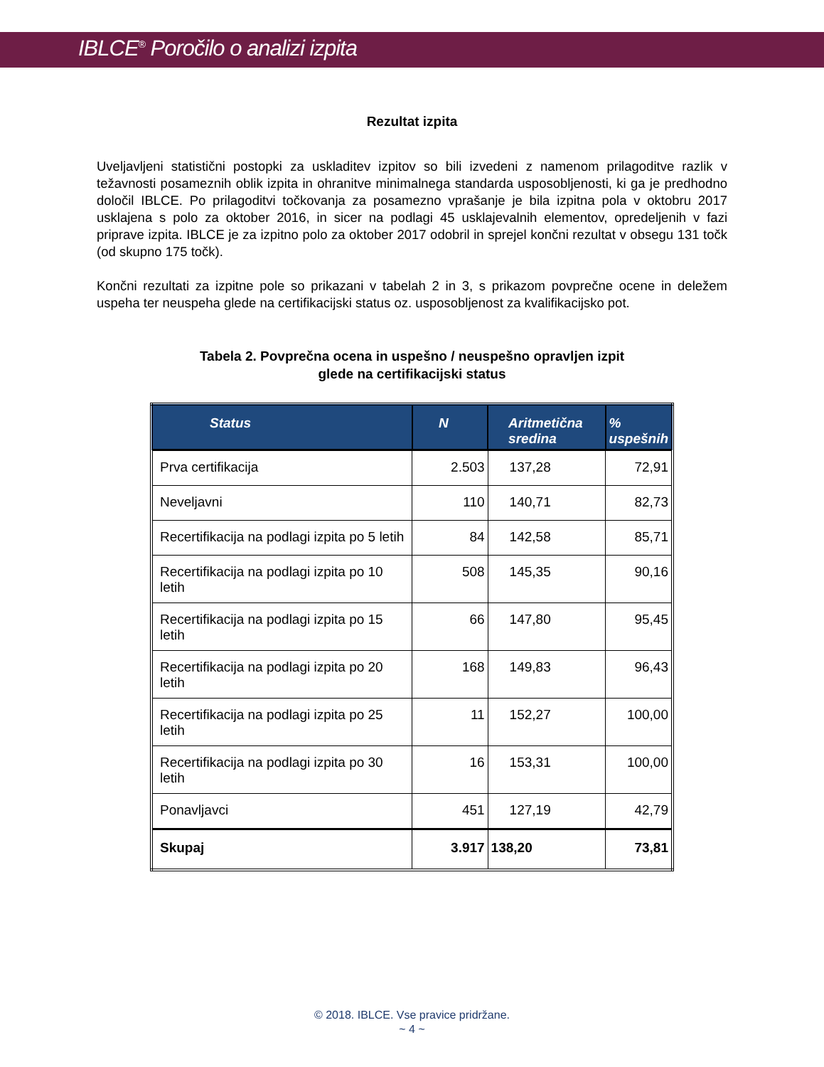IBLCE<sup>®</sup> Poročilo o analizi izpita
Rezultat izpita
Uveljavljeni statistični postopki za uskladitev izpitov so bili izvedeni z namenom prilagoditve razlik v težavnosti posameznih oblik izpita in ohranitve minimalnega standarda usposobljenosti, ki ga je predhodno določil IBLCE. Po prilagoditvi točkovanja za posamezno vprašanje je bila izpitna pola v oktobru 2017 usklajena s polo za oktober 2016, in sicer na podlagi 45 usklajevalnih elementov, opredeljenih v fazi priprave izpita. IBLCE je za izpitno polo za oktober 2017 odobril in sprejel končni rezultat v obsegu 131 točk (od skupno 175 točk).
Končni rezultati za izpitne pole so prikazani v tabelah 2 in 3, s prikazom povprečne ocene in deležem uspeha ter neuspeha glede na certifikacijski status oz. usposobljenost za kvalifikacijsko pot.
Tabela 2. Povprečna ocena in uspešno / neuspešno opravljen izpit
glede na certifikacijski status
| Status | N | Aritmetična sredina | % uspešnih |
| --- | --- | --- | --- |
| Prva certifikacija | 2.503 | 137,28 | 72,91 |
| Neveljavni | 110 | 140,71 | 82,73 |
| Recertifikacija na podlagi izpita po 5 letih | 84 | 142,58 | 85,71 |
| Recertifikacija na podlagi izpita po 10 letih | 508 | 145,35 | 90,16 |
| Recertifikacija na podlagi izpita po 15 letih | 66 | 147,80 | 95,45 |
| Recertifikacija na podlagi izpita po 20 letih | 168 | 149,83 | 96,43 |
| Recertifikacija na podlagi izpita po 25 letih | 11 | 152,27 | 100,00 |
| Recertifikacija na podlagi izpita po 30 letih | 16 | 153,31 | 100,00 |
| Ponavljavci | 451 | 127,19 | 42,79 |
| Skupaj | 3.917 | 138,20 | 73,81 |
© 2018. IBLCE. Vse pravice pridržane.
~ 4 ~